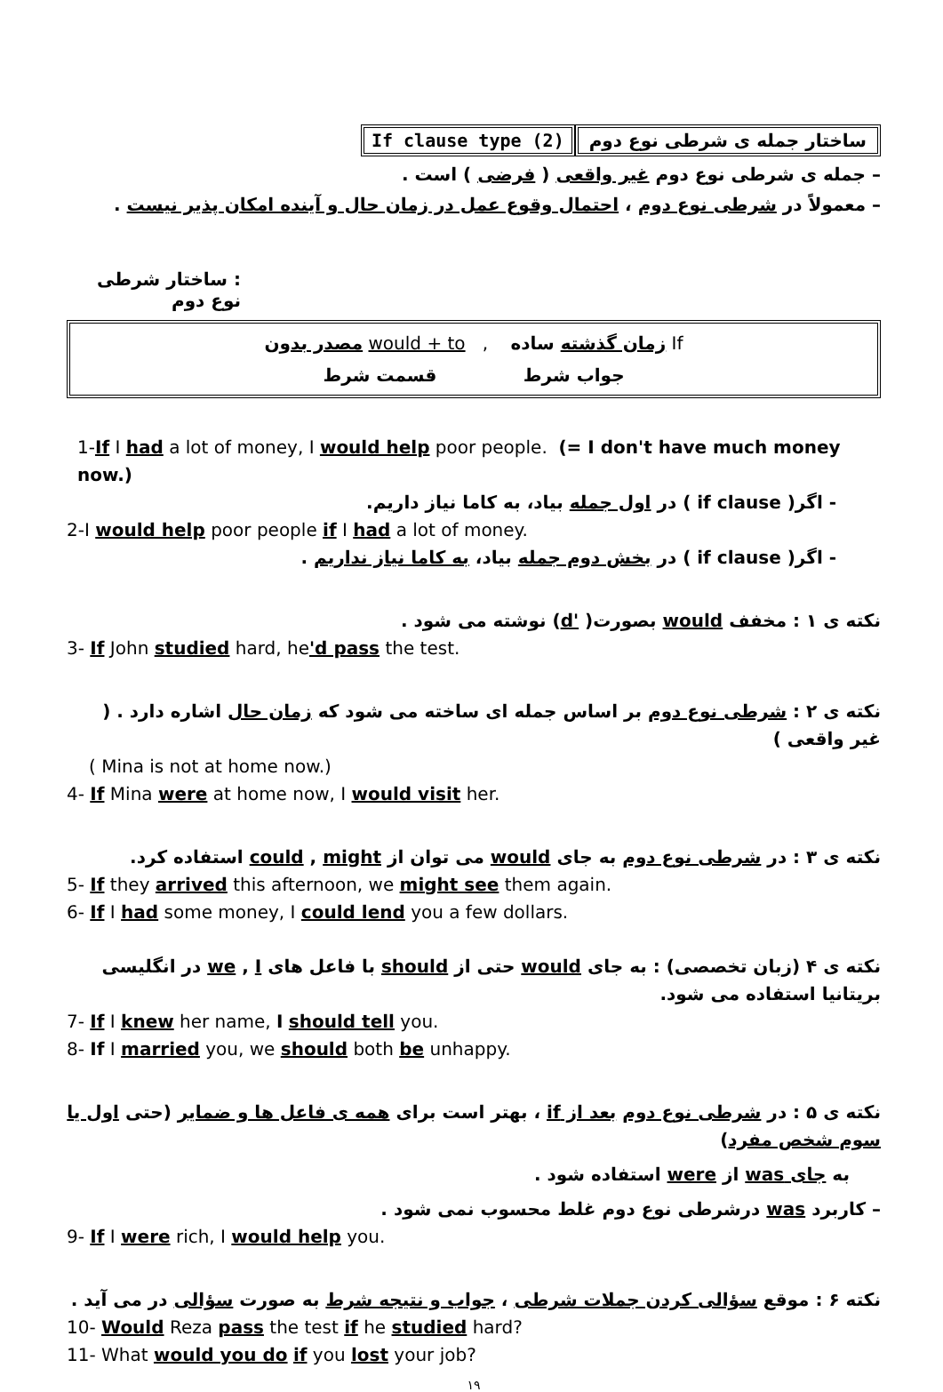If clause type (2) ساختار جمله ی شرطی نوع دوم
– جمله ی شرطی نوع دوم غیر واقعی ( فرضی ) است .
– معمولاً در شرطی نوع دوم ، احتمال وقوع عمل در زمان حال و آینده امکان پذیر نیست .
: ساختار شرطی نوع دوم
مصدر بدون would + to , زمان گذشته ساده If
جواب شرط قسمت شرط
1-If I had a lot of money, I would help poor people. (= I don't have much money now.)
- اگر( if clause ) در اول جمله بیاد، به کاما نیاز داریم.
2-I would help poor people if I had a lot of money.
- اگر( if clause ) در بخش دوم جمله بیاد، به کاما نیاز نداریم .
نکته ی ۱ : مخفف would بصورت( 'd) نوشته می شود .
3- If John studied hard, he'd pass the test.
نکته ی ۲ : شرطی نوع دوم بر اساس جمله ای ساخته می شود که زمان حال اشاره دارد . ( غیر واقعی )
( Mina is not at home now.)
4- If Mina were at home now, I would visit her.
نکته ی ۳ : در شرطی نوع دوم به جای would می توان از could , might استفاده کرد.
5- If they arrived this afternoon, we might see them again.
6- If I had some money, I could lend you a few dollars.
نکته ی ۴ (زبان تخصصی) : به جای would حتی از should با فاعل های we , I در انگلیسی بریتانیا استفاده می شود.
7- If I knew her name, I should tell you.
8- If I married you, we should both be unhappy.
نکته ی ۵ : در شرطی نوع دوم بعد از if ، بهتر است برای همه ی فاعل ها و ضمایر (حتی اول یا سوم شخص مفرد)
به جای was از were استفاده شود .
– کاربرد was درشرطی نوع دوم غلط محسوب نمی شود .
9- If I were rich, I would help you.
نکته ۶ : موقع سؤالی کردن جملات شرطی ، جواب و نتیجه شرط به صورت سؤالی در می آید .
10- Would Reza pass the test if he studied hard?
11- What would you do if you lost your job?
۱۹